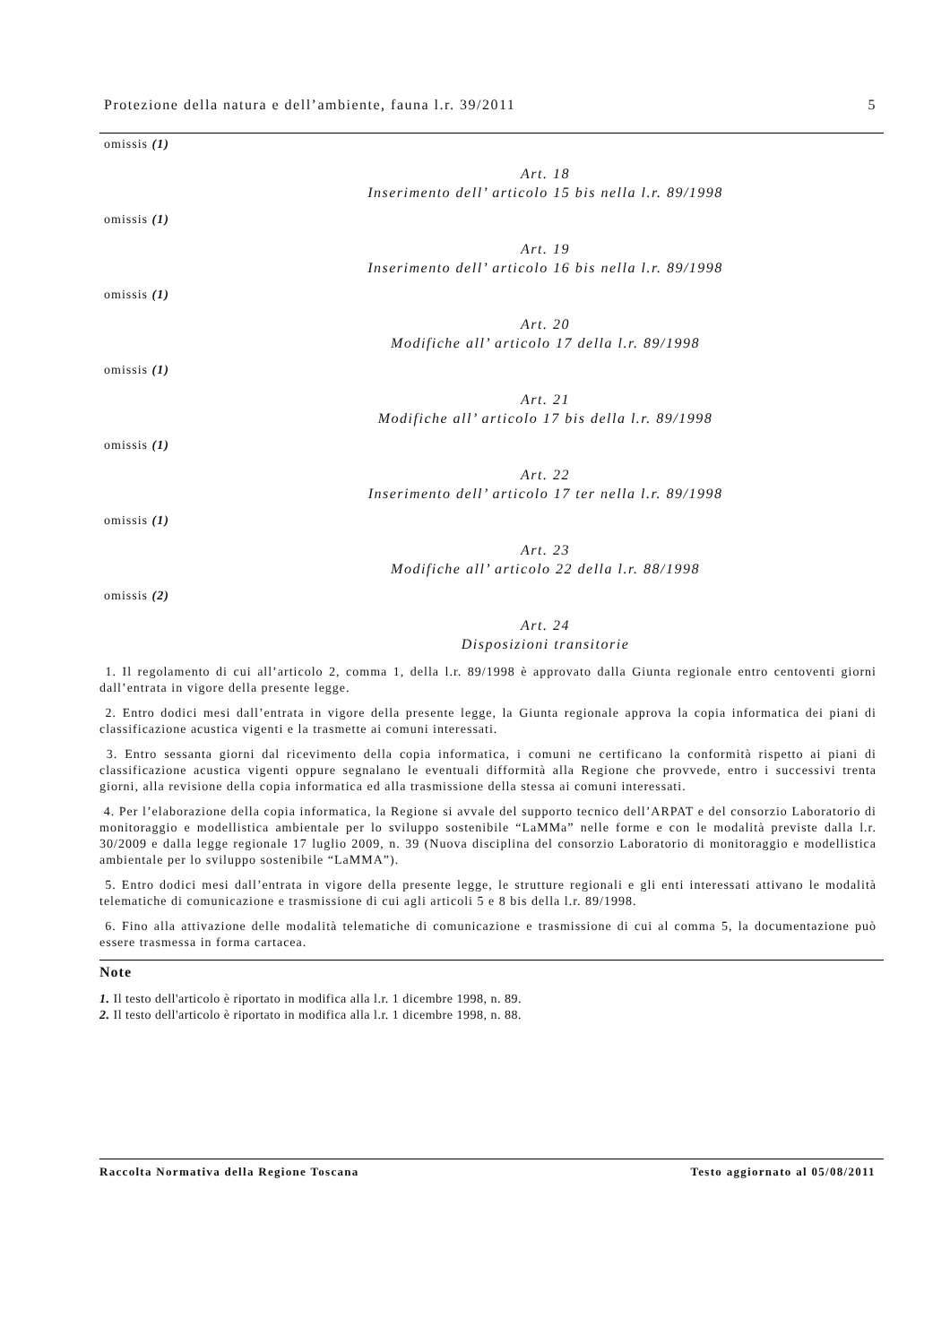Protezione della natura e dell’ambiente, fauna l.r. 39/2011 5
omissis (1)
Art. 18
Inserimento dell’ articolo 15 bis nella l.r. 89/1998
omissis (1)
Art. 19
Inserimento dell’ articolo 16 bis nella l.r. 89/1998
omissis (1)
Art. 20
Modifiche all’ articolo 17 della l.r. 89/1998
omissis (1)
Art. 21
Modifiche all’ articolo 17 bis della l.r. 89/1998
omissis (1)
Art. 22
Inserimento dell’ articolo 17 ter nella l.r. 89/1998
omissis (1)
Art. 23
Modifiche all’ articolo 22 della l.r. 88/1998
omissis (2)
Art. 24
Disposizioni transitorie
1. Il regolamento di cui all’articolo 2, comma 1, della l.r. 89/1998 è approvato dalla Giunta regionale entro centoventi giorni dall’entrata in vigore della presente legge.
2. Entro dodici mesi dall’entrata in vigore della presente legge, la Giunta regionale approva la copia informatica dei piani di classificazione acustica vigenti e la trasmette ai comuni interessati.
3. Entro sessanta giorni dal ricevimento della copia informatica, i comuni ne certificano la conformità rispetto ai piani di classificazione acustica vigenti oppure segnalano le eventuali difformità alla Regione che provvede, entro i successivi trenta giorni, alla revisione della copia informatica ed alla trasmissione della stessa ai comuni interessati.
4. Per l’elaborazione della copia informatica, la Regione si avvale del supporto tecnico dell’ARPAT e del consorzio Laboratorio di monitoraggio e modellistica ambientale per lo sviluppo sostenibile “LaMMa” nelle forme e con le modalità previste dalla l.r. 30/2009 e dalla legge regionale 17 luglio 2009, n. 39 (Nuova disciplina del consorzio Laboratorio di monitoraggio e modellistica ambientale per lo sviluppo sostenibile “LaMMA”).
5. Entro dodici mesi dall’entrata in vigore della presente legge, le strutture regionali e gli enti interessati attivano le modalità telematiche di comunicazione e trasmissione di cui agli articoli 5 e 8 bis della l.r. 89/1998.
6. Fino alla attivazione delle modalità telematiche di comunicazione e trasmissione di cui al comma 5, la documentazione può essere trasmessa in forma cartacea.
Note
1. Il testo dell'articolo è riportato in modifica alla l.r. 1 dicembre 1998, n. 89.
2. Il testo dell'articolo è riportato in modifica alla l.r. 1 dicembre 1998, n. 88.
Raccolta Normativa della Regione Toscana Testo aggiornato al 05/08/2011